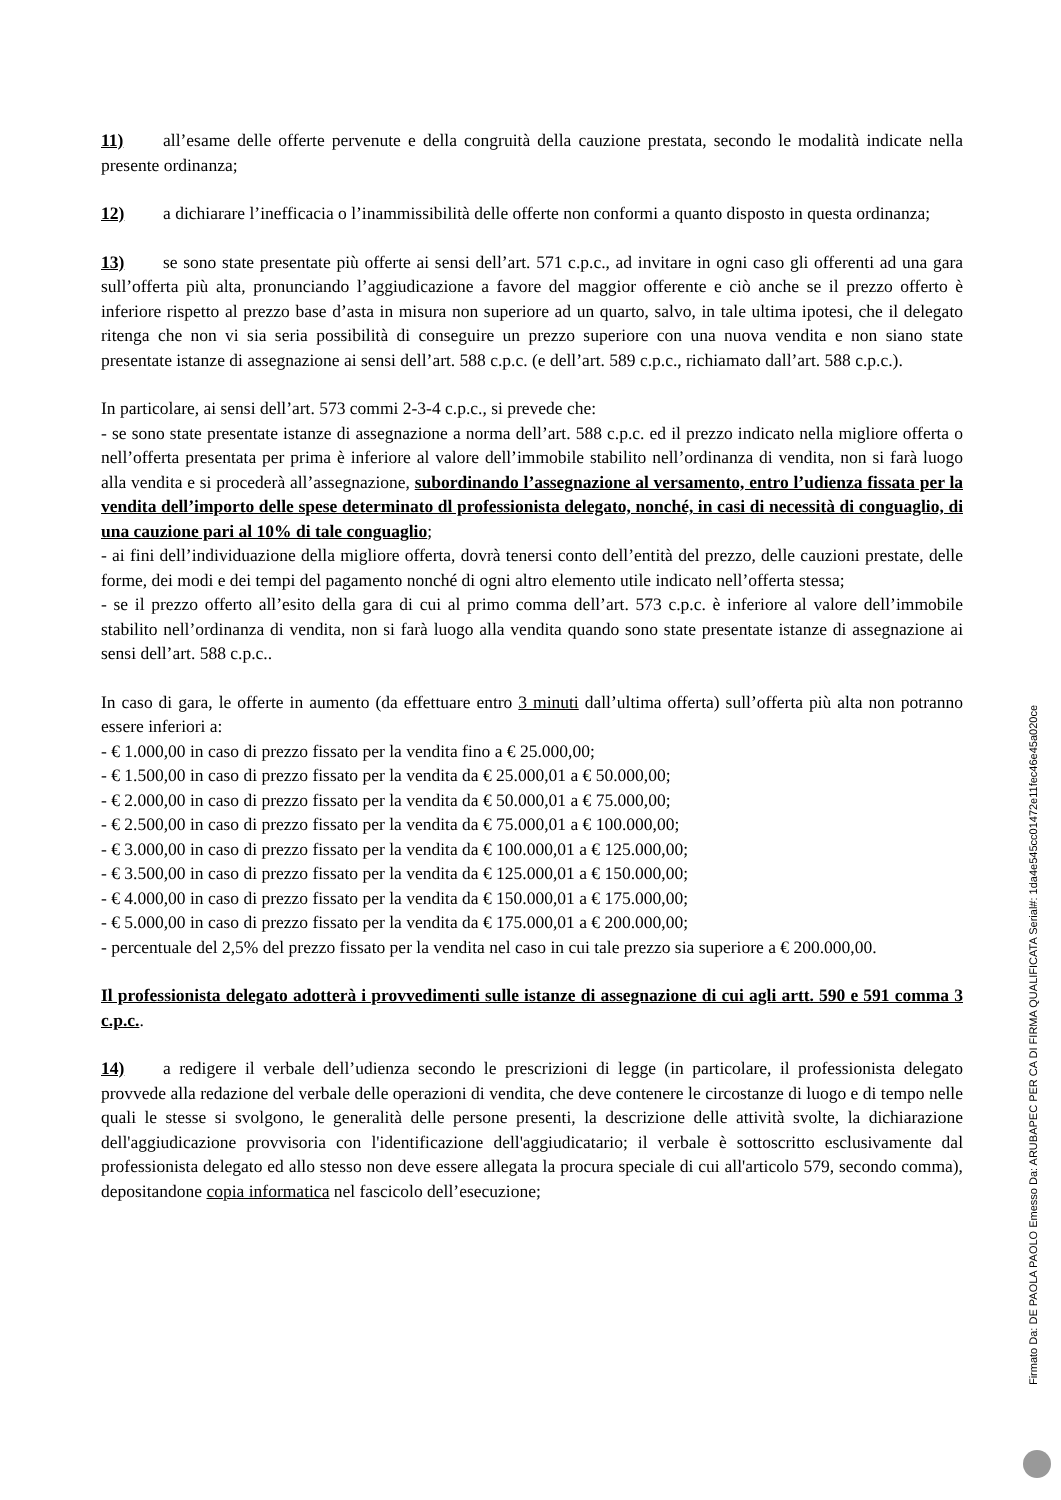11) all’esame delle offerte pervenute e della congruità della cauzione prestata, secondo le modalità indicate nella presente ordinanza;
12) a dichiarare l’inefficacia o l’inammissibilità delle offerte non conformi a quanto disposto in questa ordinanza;
13) se sono state presentate più offerte ai sensi dell’art. 571 c.p.c., ad invitare in ogni caso gli offerenti ad una gara sull’offerta più alta, pronunciando l’aggiudicazione a favore del maggior offerente e ciò anche se il prezzo offerto è inferiore rispetto al prezzo base d’asta in misura non superiore ad un quarto, salvo, in tale ultima ipotesi, che il delegato ritenga che non vi sia seria possibilità di conseguire un prezzo superiore con una nuova vendita e non siano state presentate istanze di assegnazione ai sensi dell’art. 588 c.p.c. (e dell’art. 589 c.p.c., richiamato dall’art. 588 c.p.c.).
In particolare, ai sensi dell’art. 573 commi 2-3-4 c.p.c., si prevede che:
- se sono state presentate istanze di assegnazione a norma dell’art. 588 c.p.c. ed il prezzo indicato nella migliore offerta o nell’offerta presentata per prima è inferiore al valore dell’immobile stabilito nell’ordinanza di vendita, non si farà luogo alla vendita e si procederà all’assegnazione, subordinando l’assegnazione al versamento, entro l’udienza fissata per la vendita dell’importo delle spese determinato dl professionista delegato, nonché, in casi di necessità di conguaglio, di una cauzione pari al 10% di tale conguaglio;
- ai fini dell’individuazione della migliore offerta, dovrà tenersi conto dell’entità del prezzo, delle cauzioni prestate, delle forme, dei modi e dei tempi del pagamento nonché di ogni altro elemento utile indicato nell’offerta stessa;
- se il prezzo offerto all’esito della gara di cui al primo comma dell’art. 573 c.p.c. è inferiore al valore dell’immobile stabilito nell’ordinanza di vendita, non si farà luogo alla vendita quando sono state presentate istanze di assegnazione ai sensi dell’art. 588 c.p.c..
In caso di gara, le offerte in aumento (da effettuare entro 3 minuti dall’ultima offerta) sull’offerta più alta non potranno essere inferiori a:
- € 1.000,00 in caso di prezzo fissato per la vendita fino a € 25.000,00;
- € 1.500,00 in caso di prezzo fissato per la vendita da € 25.000,01 a € 50.000,00;
- € 2.000,00 in caso di prezzo fissato per la vendita da € 50.000,01 a € 75.000,00;
- € 2.500,00 in caso di prezzo fissato per la vendita da € 75.000,01 a € 100.000,00;
- € 3.000,00 in caso di prezzo fissato per la vendita da € 100.000,01 a € 125.000,00;
- € 3.500,00 in caso di prezzo fissato per la vendita da € 125.000,01 a € 150.000,00;
- € 4.000,00 in caso di prezzo fissato per la vendita da € 150.000,01 a € 175.000,00;
- € 5.000,00 in caso di prezzo fissato per la vendita da € 175.000,01 a € 200.000,00;
- percentuale del 2,5% del prezzo fissato per la vendita nel caso in cui tale prezzo sia superiore a € 200.000,00.
Il professionista delegato adotterà i provvedimenti sulle istanze di assegnazione di cui agli artt. 590 e 591 comma 3 c.p.c..
14) a redigere il verbale dell’udienza secondo le prescrizioni di legge (in particolare, il professionista delegato provvede alla redazione del verbale delle operazioni di vendita, che deve contenere le circostanze di luogo e di tempo nelle quali le stesse si svolgono, le generalità delle persone presenti, la descrizione delle attività svolte, la dichiarazione dell'aggiudicazione provvisoria con l'identificazione dell'aggiudicatario; il verbale è sottoscritto esclusivamente dal professionista delegato ed allo stesso non deve essere allegata la procura speciale di cui all'articolo 579, secondo comma), depositandone copia informatica nel fascicolo dell’esecuzione;
Firmato Da: DE PAOLA PAOLO Emesso Da: ARUBAPEC PER CA DI FIRMA QUALIFICATA Serial#: 1da4e545cc01472e11fec46e45a020ce